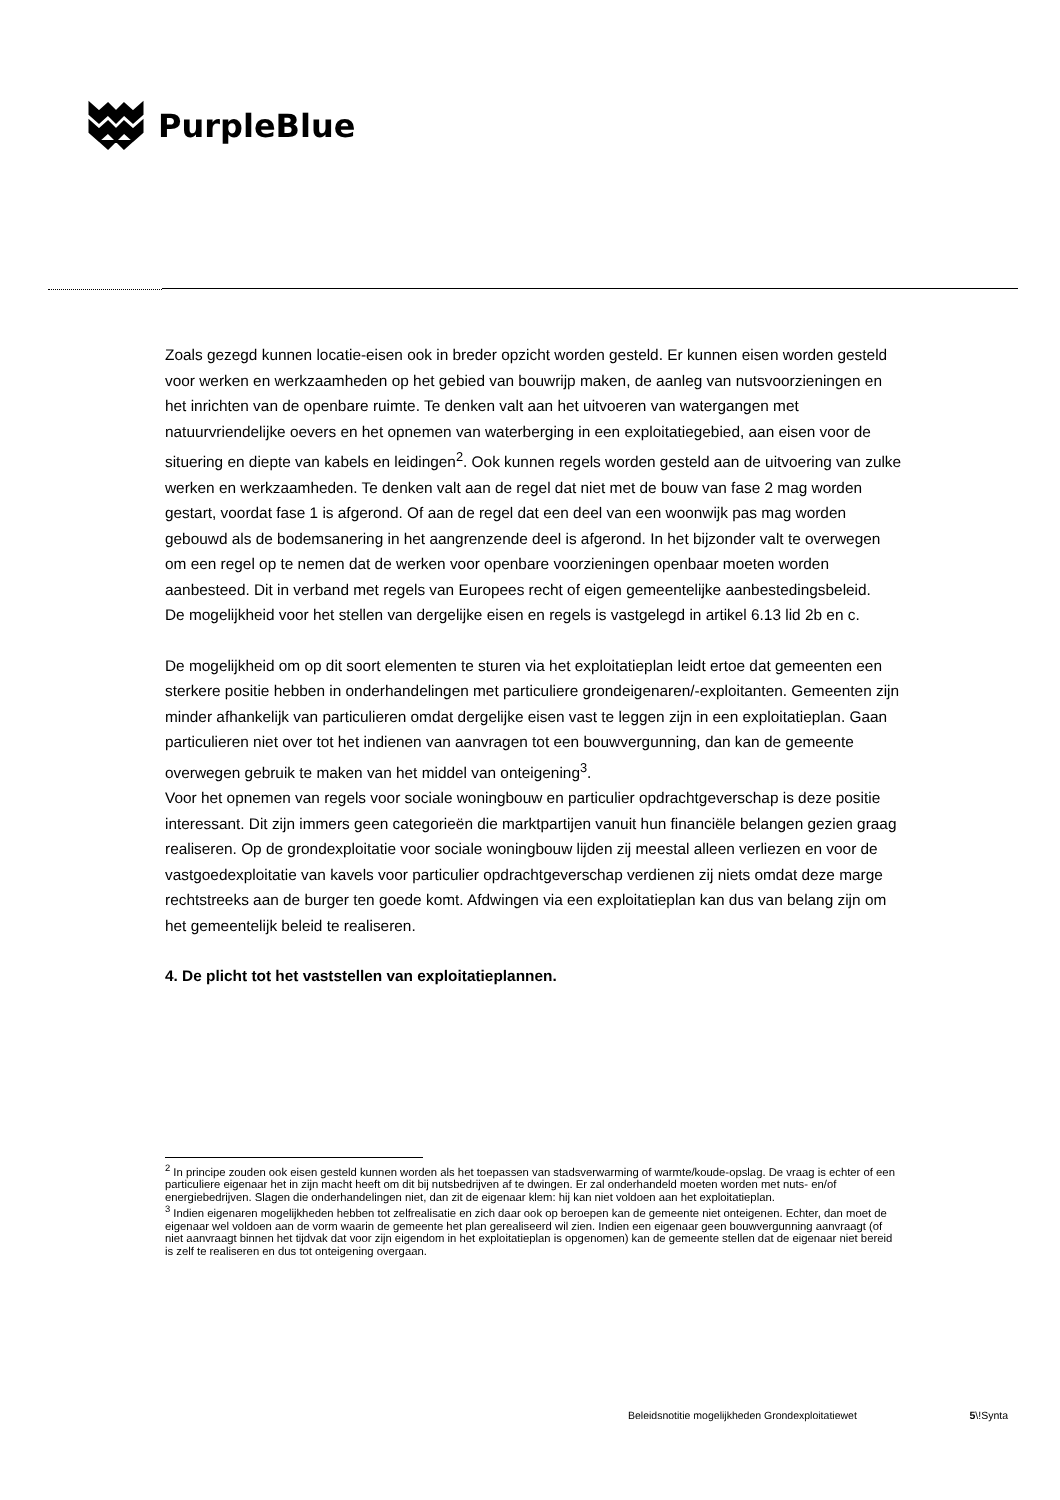PurpleBlue
Zoals gezegd kunnen locatie-eisen ook in breder opzicht worden gesteld. Er kunnen eisen worden gesteld voor werken en werkzaamheden op het gebied van bouwrijp maken, de aanleg van nutsvoorzieningen en het inrichten van de openbare ruimte. Te denken valt aan het uitvoeren van watergangen met natuurvriendelijke oevers en het opnemen van waterberging in een exploitatiegebied, aan eisen voor de situering en diepte van kabels en leidingen<sup>2</sup>. Ook kunnen regels worden gesteld aan de uitvoering van zulke werken en werkzaamheden. Te denken valt aan de regel dat niet met de bouw van fase 2 mag worden gestart, voordat fase 1 is afgerond. Of aan de regel dat een deel van een woonwijk pas mag worden gebouwd als de bodemsanering in het aangrenzende deel is afgerond. In het bijzonder valt te overwegen om een regel op te nemen dat de werken voor openbare voorzieningen openbaar moeten worden aanbesteed. Dit in verband met regels van Europees recht of eigen gemeentelijke aanbestedingsbeleid.
De mogelijkheid voor het stellen van dergelijke eisen en regels is vastgelegd in artikel 6.13 lid 2b en c.
De mogelijkheid om op dit soort elementen te sturen via het exploitatieplan leidt ertoe dat gemeenten een sterkere positie hebben in onderhandelingen met particuliere grondeigenaren/-exploitanten. Gemeenten zijn minder afhankelijk van particulieren omdat dergelijke eisen vast te leggen zijn in een exploitatieplan. Gaan particulieren niet over tot het indienen van aanvragen tot een bouwvergunning, dan kan de gemeente overwegen gebruik te maken van het middel van onteigening<sup>3</sup>.
Voor het opnemen van regels voor sociale woningbouw en particulier opdrachtgeverschap is deze positie interessant. Dit zijn immers geen categorieën die marktpartijen vanuit hun financiële belangen gezien graag realiseren. Op de grondexploitatie voor sociale woningbouw lijden zij meestal alleen verliezen en voor de vastgoedexploitatie van kavels voor particulier opdrachtgeverschap verdienen zij niets omdat deze marge rechtstreeks aan de burger ten goede komt. Afdwingen via een exploitatieplan kan dus van belang zijn om het gemeentelijk beleid te realiseren.
4. De plicht tot het vaststellen van exploitatieplannen.
<sup>2</sup> In principe zouden ook eisen gesteld kunnen worden als het toepassen van stadsverwarming of warmte/koude-opslag. De vraag is echter of een particuliere eigenaar het in zijn macht heeft om dit bij nutsbedrijven af te dwingen. Er zal onderhandeld moeten worden met nuts- en/of energiebedrijven. Slagen die onderhandelingen niet, dan zit de eigenaar klem: hij kan niet voldoen aan het exploitatieplan.
<sup>3</sup> Indien eigenaren mogelijkheden hebben tot zelfrealisatie en zich daar ook op beroepen kan de gemeente niet onteigenen. Echter, dan moet de eigenaar wel voldoen aan de vorm waarin de gemeente het plan gerealiseerd wil zien. Indien een eigenaar geen bouwvergunning aanvraagt (of niet aanvraagt binnen het tijdvak dat voor zijn eigendom in het exploitatieplan is opgenomen) kan de gemeente stellen dat de eigenaar niet bereid is zelf te realiseren en dus tot onteigening overgaan.
Beleidsnotitie mogelijkheden Grondexploitatiewet 5\!Synta